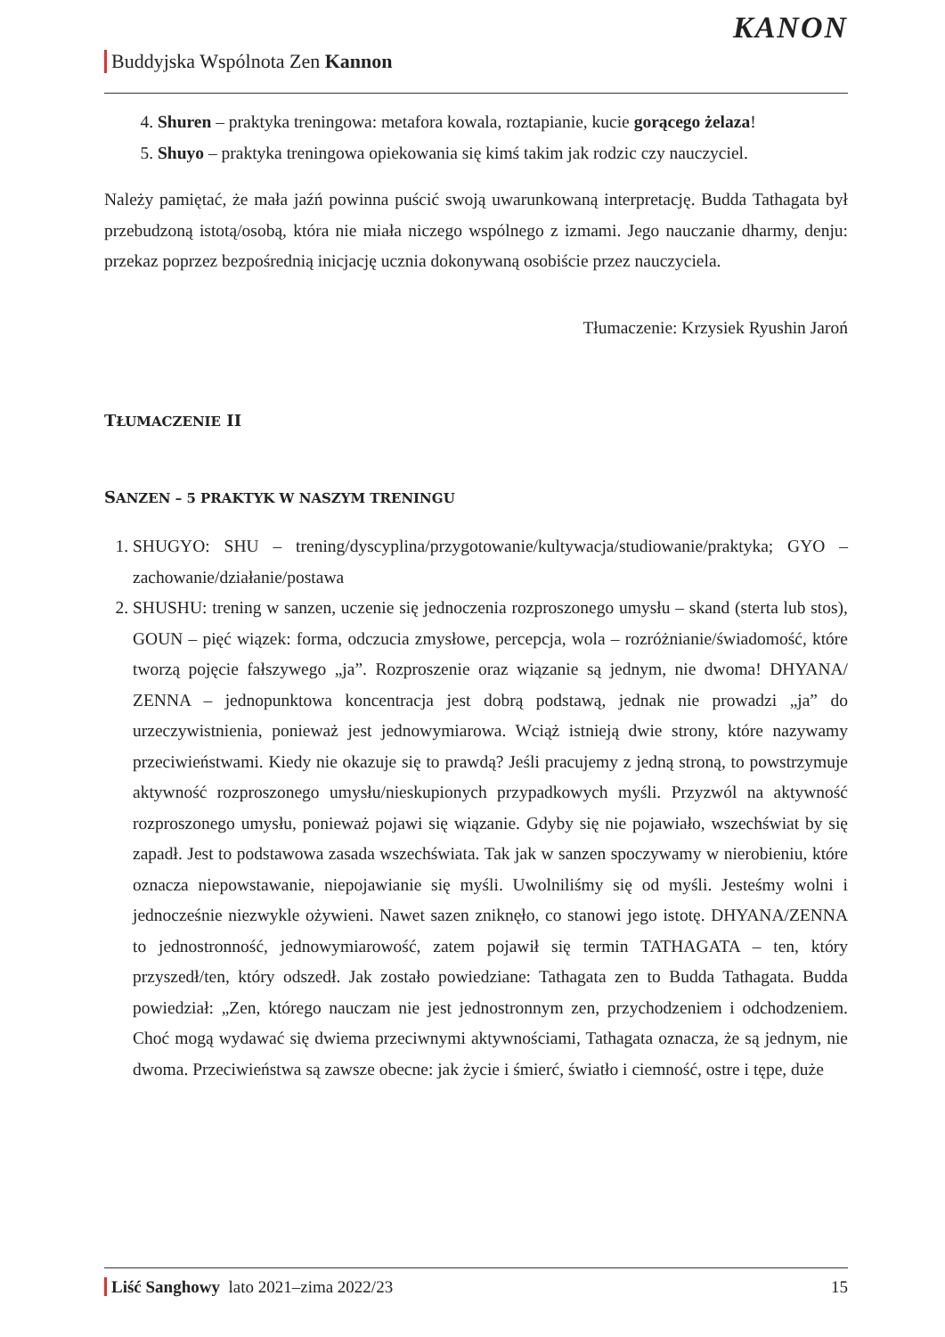Buddyjska Wspólnota Zen Kannon
KANON
4. Shuren – praktyka treningowa: metafora kowala, roztapianie, kucie gorącego żelaza!
5. Shuyo – praktyka treningowa opiekowania się kimś takim jak rodzic czy nauczyciel.
Należy pamiętać, że mała jaźń powinna puścić swoją uwarunkowaną interpretację. Budda Tathagata był przebudzoną istotą/osobą, która nie miała niczego wspólnego z izmami. Jego nauczanie dharmy, denju: przekaz poprzez bezpośrednią inicjację ucznia dokonywaną osobiście przez nauczyciela.
Tłumaczenie: Krzysiek Ryushin Jaroń
TŁUMACZENIE II
SANZEN – 5 PRAKTYK W NASZYM TRENINGU
1. SHUGYO: SHU – trening/dyscyplina/przygotowanie/kultywacja/studiowanie/praktyka; GYO – zachowanie/działanie/postawa
2. SHUSHU: trening w sanzen, uczenie się jednoczenia rozproszonego umysłu – skand (sterta lub stos), GOUN – pięć wiązek: forma, odczucia zmysłowe, percepcja, wola – rozróżnianie/świadomość, które tworzą pojęcie fałszywego „ja”. Rozproszenie oraz wiązanie są jednym, nie dwoma! DHYANA/ ZENNA – jednopunktowa koncentracja jest dobrą podstawą, jednak nie prowadzi „ja” do urzeczywistnienia, ponieważ jest jednowymiarowa. Wciąż istnieją dwie strony, które nazywamy przeciwieństwami. Kiedy nie okazuje się to prawdą? Jeśli pracujemy z jedną stroną, to powstrzymuje aktywność rozproszonego umysłu/nieskupionych przypadkowych myśli. Przyzwól na aktywność rozproszonego umysłu, ponieważ pojawi się wiązanie. Gdyby się nie pojawiało, wszechświat by się zapadł. Jest to podstawowa zasada wszechświata. Tak jak w sanzen spoczywamy w nierobieniu, które oznacza niepowstawanie, niepojawianie się myśli. Uwolniliśmy się od myśli. Jesteśmy wolni i jednocześnie niezwykle ożywieni. Nawet sazen zniknęło, co stanowi jego istotę. DHYANA/ZENNA to jednostronność, jednowymiarowość, zatem pojawił się termin TATHAGATA – ten, który przyszedł/ten, który odszedł. Jak zostało powiedziane: Tathagata zen to Budda Tathagata. Budda powiedział: „Zen, którego nauczam nie jest jednostronnym zen, przychodzeniem i odchodzeniem. Choć mogą wydawać się dwiema przeciwnymi aktywnościami, Tathagata oznacza, że są jednym, nie dwoma. Przeciwieństwa są zawsze obecne: jak życie i śmierć, światło i ciemność, ostre i tępe, duże
Liść Sanghowy lato 2021–zima 2022/23 15